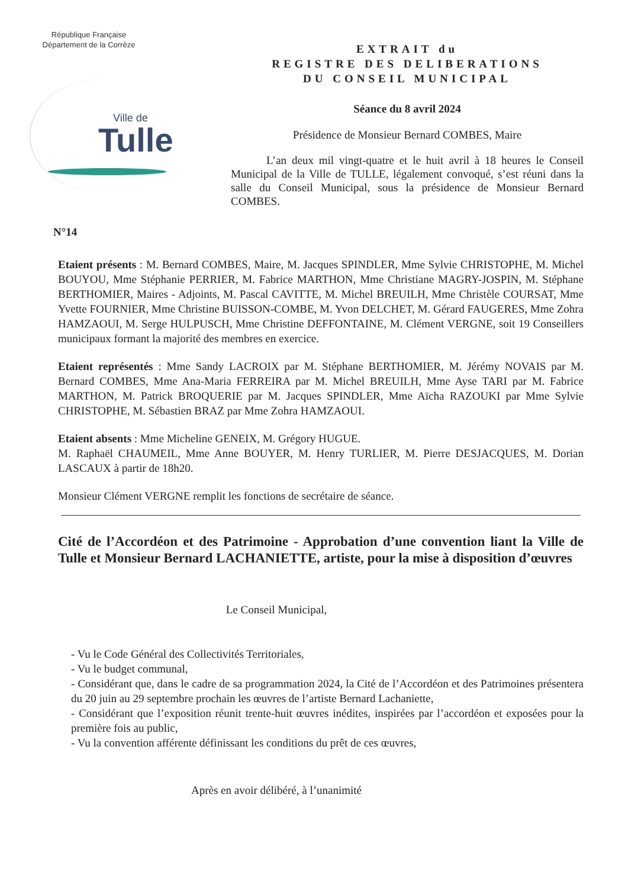République Française
Département de la Corrèze
Ville de
Tulle
EXTRAIT du
REGISTRE DES DELIBERATIONS
DU CONSEIL MUNICIPAL
Séance du 8 avril 2024
Présidence de Monsieur Bernard COMBES, Maire
L’an deux mil vingt-quatre et le huit avril à 18 heures le Conseil Municipal de la Ville de TULLE, légalement convoqué, s’est réuni dans la salle du Conseil Municipal, sous la présidence de Monsieur Bernard COMBES.
N°14
Etaient présents : M. Bernard COMBES, Maire, M. Jacques SPINDLER, Mme Sylvie CHRISTOPHE, M. Michel BOUYOU, Mme Stéphanie PERRIER, M. Fabrice MARTHON, Mme Christiane MAGRY-JOSPIN, M. Stéphane BERTHOMIER, Maires - Adjoints, M. Pascal CAVITTE, M. Michel BREUILH, Mme Christèle COURSAT, Mme Yvette FOURNIER, Mme Christine BUISSON-COMBE, M. Yvon DELCHET, M. Gérard FAUGERES, Mme Zohra HAMZAOUI, M. Serge HULPUSCH, Mme Christine DEFFONTAINE, M. Clément VERGNE, soit 19 Conseillers municipaux formant la majorité des membres en exercice.
Etaient représentés : Mme Sandy LACROIX par M. Stéphane BERTHOMIER, M. Jérémy NOVAIS par M. Bernard COMBES, Mme Ana-Maria FERREIRA par M. Michel BREUILH, Mme Ayse TARI par M. Fabrice MARTHON, M. Patrick BROQUERIE par M. Jacques SPINDLER, Mme Aïcha RAZOUKI par Mme Sylvie CHRISTOPHE, M. Sébastien BRAZ par Mme Zohra HAMZAOUI.
Etaient absents : Mme Micheline GENEIX, M. Grégory HUGUE.
M. Raphaël CHAUMEIL, Mme Anne BOUYER, M. Henry TURLIER, M. Pierre DESJACQUES, M. Dorian LASCAUX à partir de 18h20.
Monsieur Clément VERGNE remplit les fonctions de secrétaire de séance.
Cité de l’Accordéon et des Patrimoine - Approbation d’une convention liant la Ville de Tulle et Monsieur Bernard LACHANIETTE, artiste, pour la mise à disposition d’œuvres
Le Conseil Municipal,
- Vu le Code Général des Collectivités Territoriales,
- Vu le budget communal,
- Considérant que, dans le cadre de sa programmation 2024, la Cité de l’Accordéon et des Patrimoines présentera du 20 juin au 29 septembre prochain les œuvres de l’artiste Bernard Lachaniette,
- Considérant que l’exposition réunit trente-huit œuvres inédites, inspirées par l’accordéon et exposées pour la première fois au public,
- Vu la convention afférente définissant les conditions du prêt de ces œuvres,
Après en avoir délibéré, à l’unanimité